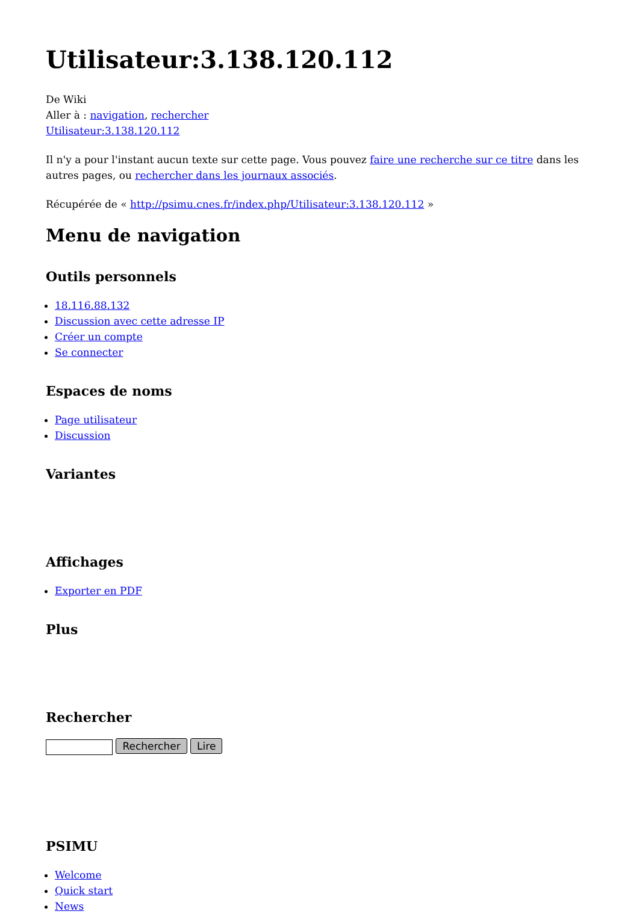Utilisateur:3.138.120.112
De Wiki
Aller à : navigation, rechercher
Utilisateur:3.138.120.112
Il n'y a pour l'instant aucun texte sur cette page. Vous pouvez faire une recherche sur ce titre dans les autres pages, ou rechercher dans les journaux associés.
Récupérée de « http://psimu.cnes.fr/index.php/Utilisateur:3.138.120.112 »
Menu de navigation
Outils personnels
18.116.88.132
Discussion avec cette adresse IP
Créer un compte
Se connecter
Espaces de noms
Page utilisateur
Discussion
Variantes
Affichages
Exporter en PDF
Plus
Rechercher
Rechercher Lire
PSIMU
Welcome
Quick start
News